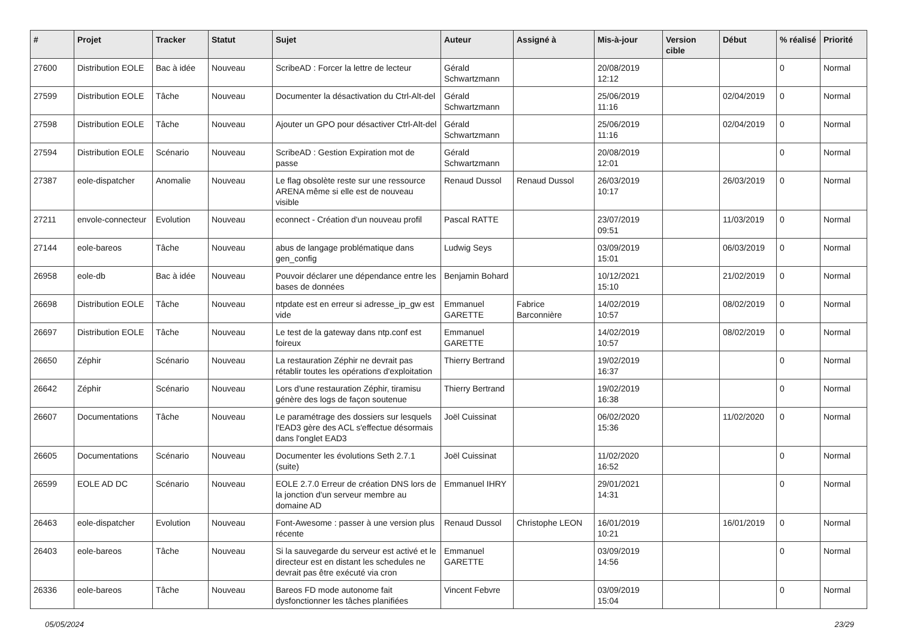| # | Projet | Tracker | Statut | Sujet | Auteur | Assigné à | Mis-à-jour | Version cible | Début | % réalisé | Priorité |
| --- | --- | --- | --- | --- | --- | --- | --- | --- | --- | --- | --- |
| 27600 | Distribution EOLE | Bac à idée | Nouveau | ScribeAD : Forcer la lettre de lecteur | Gérald Schwartzmann | | 20/08/2019 12:12 | | | 0 | Normal |
| 27599 | Distribution EOLE | Tâche | Nouveau | Documenter la désactivation du Ctrl-Alt-del | Gérald Schwartzmann | | 25/06/2019 11:16 | | 02/04/2019 | 0 | Normal |
| 27598 | Distribution EOLE | Tâche | Nouveau | Ajouter un GPO pour désactiver Ctrl-Alt-del | Gérald Schwartzmann | | 25/06/2019 11:16 | | 02/04/2019 | 0 | Normal |
| 27594 | Distribution EOLE | Scénario | Nouveau | ScribeAD : Gestion Expiration mot de passe | Gérald Schwartzmann | | 20/08/2019 12:01 | | | 0 | Normal |
| 27387 | eole-dispatcher | Anomalie | Nouveau | Le flag obsolète reste sur une ressource ARENA même si elle est de nouveau visible | Renaud Dussol | Renaud Dussol | 26/03/2019 10:17 | | 26/03/2019 | 0 | Normal |
| 27211 | envole-connecteur | Evolution | Nouveau | econnect - Création d'un nouveau profil | Pascal RATTE | | 23/07/2019 09:51 | | 11/03/2019 | 0 | Normal |
| 27144 | eole-bareos | Tâche | Nouveau | abus de langage problématique dans gen_config | Ludwig Seys | | 03/09/2019 15:01 | | 06/03/2019 | 0 | Normal |
| 26958 | eole-db | Bac à idée | Nouveau | Pouvoir déclarer une dépendance entre les bases de données | Benjamin Bohard | | 10/12/2021 15:10 | | 21/02/2019 | 0 | Normal |
| 26698 | Distribution EOLE | Tâche | Nouveau | ntpdate est en erreur si adresse_ip_gw est vide | Emmanuel GARETTE | Fabrice Barconnière | 14/02/2019 10:57 | | 08/02/2019 | 0 | Normal |
| 26697 | Distribution EOLE | Tâche | Nouveau | Le test de la gateway dans ntp.conf est foireux | Emmanuel GARETTE | | 14/02/2019 10:57 | | 08/02/2019 | 0 | Normal |
| 26650 | Zéphir | Scénario | Nouveau | La restauration Zéphir ne devrait pas rétablir toutes les opérations d'exploitation | Thierry Bertrand | | 19/02/2019 16:37 | | | 0 | Normal |
| 26642 | Zéphir | Scénario | Nouveau | Lors d'une restauration Zéphir, tiramisu génère des logs de façon soutenue | Thierry Bertrand | | 19/02/2019 16:38 | | | 0 | Normal |
| 26607 | Documentations | Tâche | Nouveau | Le paramétrage des dossiers sur lesquels l'EAD3 gère des ACL s'effectue désormais dans l'onglet EAD3 | Joël Cuissinat | | 06/02/2020 15:36 | | 11/02/2020 | 0 | Normal |
| 26605 | Documentations | Scénario | Nouveau | Documenter les évolutions Seth 2.7.1 (suite) | Joël Cuissinat | | 11/02/2020 16:52 | | | 0 | Normal |
| 26599 | EOLE AD DC | Scénario | Nouveau | EOLE 2.7.0 Erreur de création DNS lors de la jonction d'un serveur membre au domaine AD | Emmanuel IHRY | | 29/01/2021 14:31 | | | 0 | Normal |
| 26463 | eole-dispatcher | Evolution | Nouveau | Font-Awesome : passer à une version plus récente | Renaud Dussol | Christophe LEON | 16/01/2019 10:21 | | 16/01/2019 | 0 | Normal |
| 26403 | eole-bareos | Tâche | Nouveau | Si la sauvegarde du serveur est activé et le directeur est en distant les schedules ne devrait pas être exécuté via cron | Emmanuel GARETTE | | 03/09/2019 14:56 | | | 0 | Normal |
| 26336 | eole-bareos | Tâche | Nouveau | Bareos FD mode autonome fait dysfonctionner les tâches planifiées | Vincent Febvre | | 03/09/2019 15:04 | | | 0 | Normal |
05/05/2024 23/29